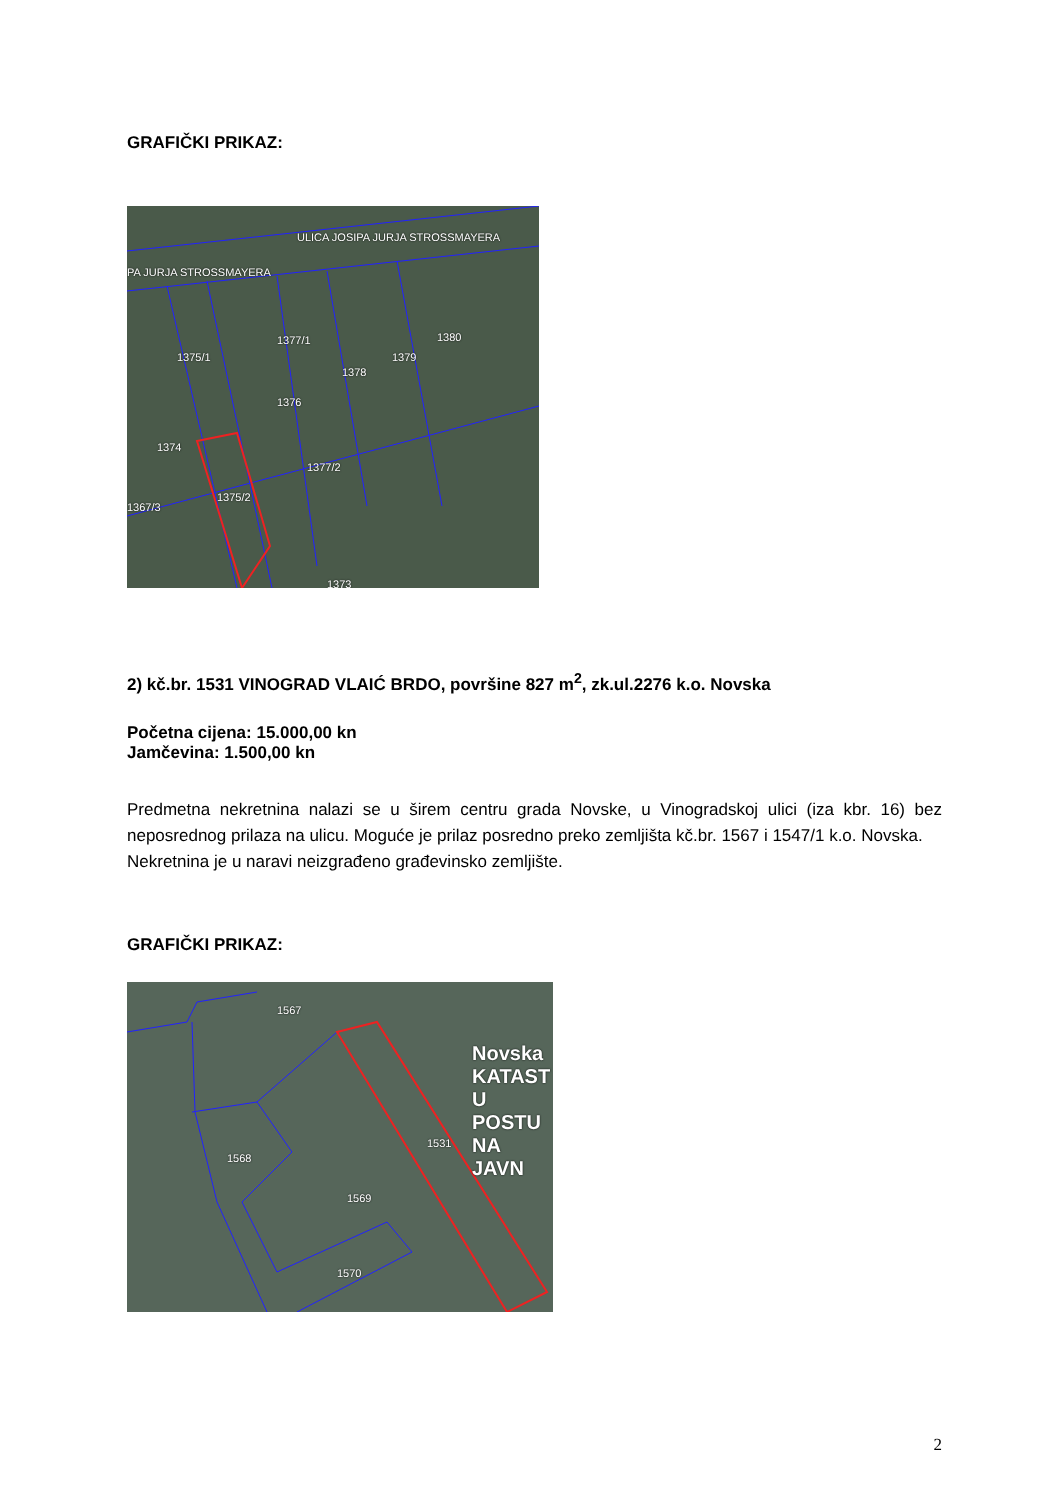GRAFIČKI PRIKAZ:
1375/1
1376
1377/1
1378
1379
1380
1374
1377/2
1375/2
1367/3
1373
ULICA JOSIPA JURJA STROSSMAYERA
PA JURJA STROSSMAYERA
2) kč.br. 1531 VINOGRAD VLAIĆ BRDO, površine 827 m<sup>2</sup>, zk.ul.2276 k.o. Novska
Početna cijena: 15.000,00 kn
Jamčevina: 1.500,00 kn
Predmetna nekretnina nalazi se u širem centru grada Novske, u Vinogradskoj ulici (iza kbr. 16) bez neposrednog prilaza na ulicu. Moguće je prilaz posredno preko zemljišta kč.br. 1567 i 1547/1 k.o. Novska.
Nekretnina je u naravi neizgrađeno građevinsko zemljište.
GRAFIČKI PRIKAZ:
1567
1568
1569
1531
1570
Novska KATAST U POSTU NA JAVN
2